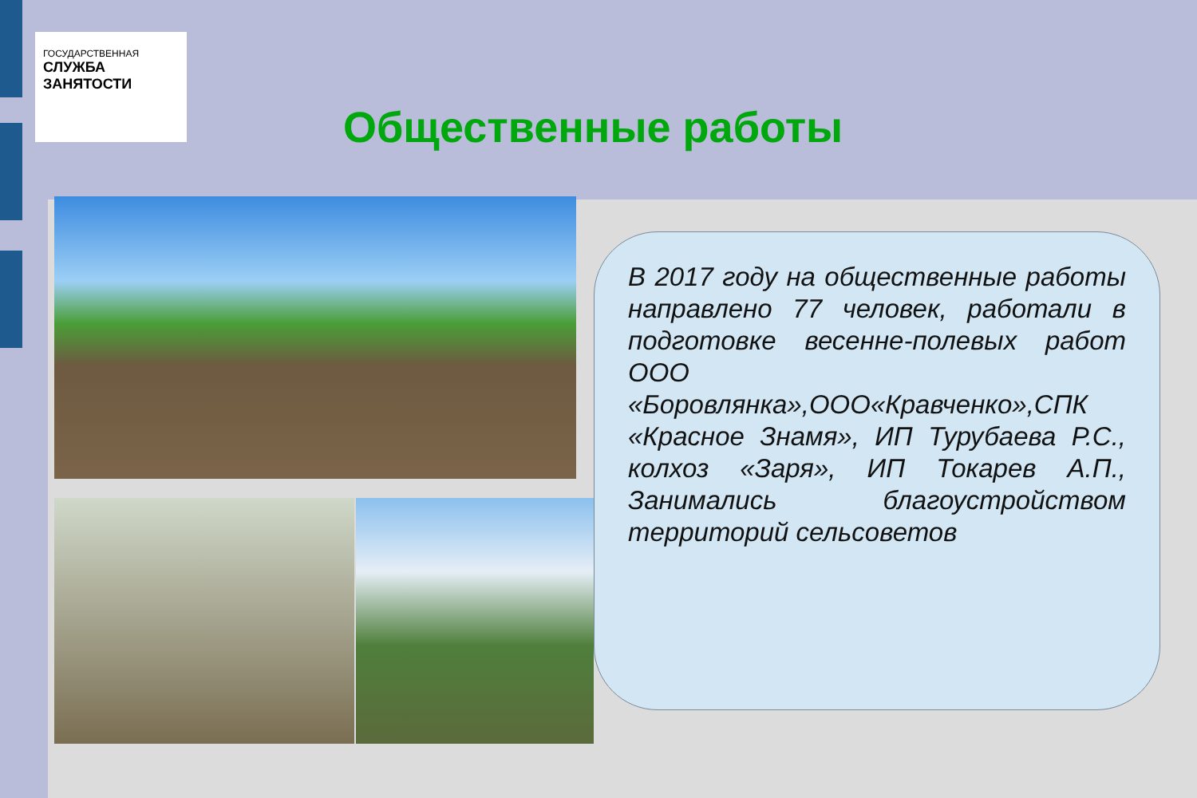ГОСУДАРСТВЕННАЯ
СЛУЖБА
ЗАНЯТОСТИ
Общественные работы
В 2017 году на общественные работы направлено 77 человек, работали в подготовке весенне-полевых работ ООО «Боровлянка»,ООО«Кравченко»,СПК «Красное Знамя», ИП Турубаева Р.С., колхоз «Заря», ИП Токарев А.П., Занимались благоустройством территорий сельсоветов